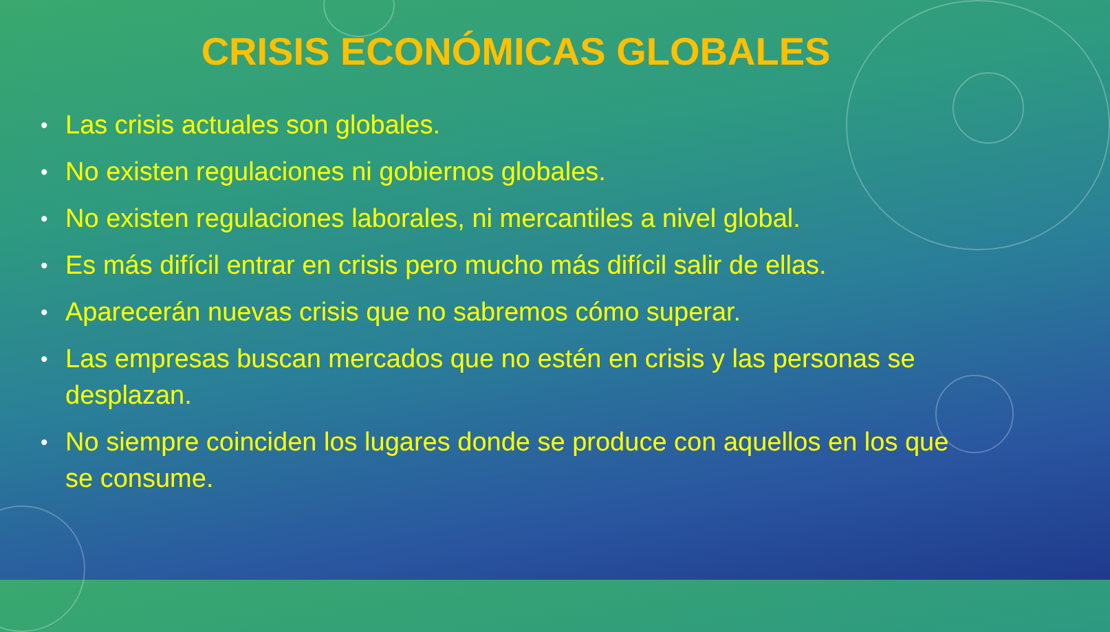CRISIS ECONÓMICAS GLOBALES
• Las crisis actuales son globales.
• No existen regulaciones ni gobiernos globales.
• No existen regulaciones laborales, ni mercantiles a nivel global.
• Es más difícil entrar en crisis pero mucho más difícil salir de ellas.
• Aparecerán nuevas crisis que no sabremos cómo superar.
• Las empresas buscan mercados que no estén en crisis y las personas se desplazan.
• No siempre coinciden los lugares donde se produce con aquellos en los que se consume.